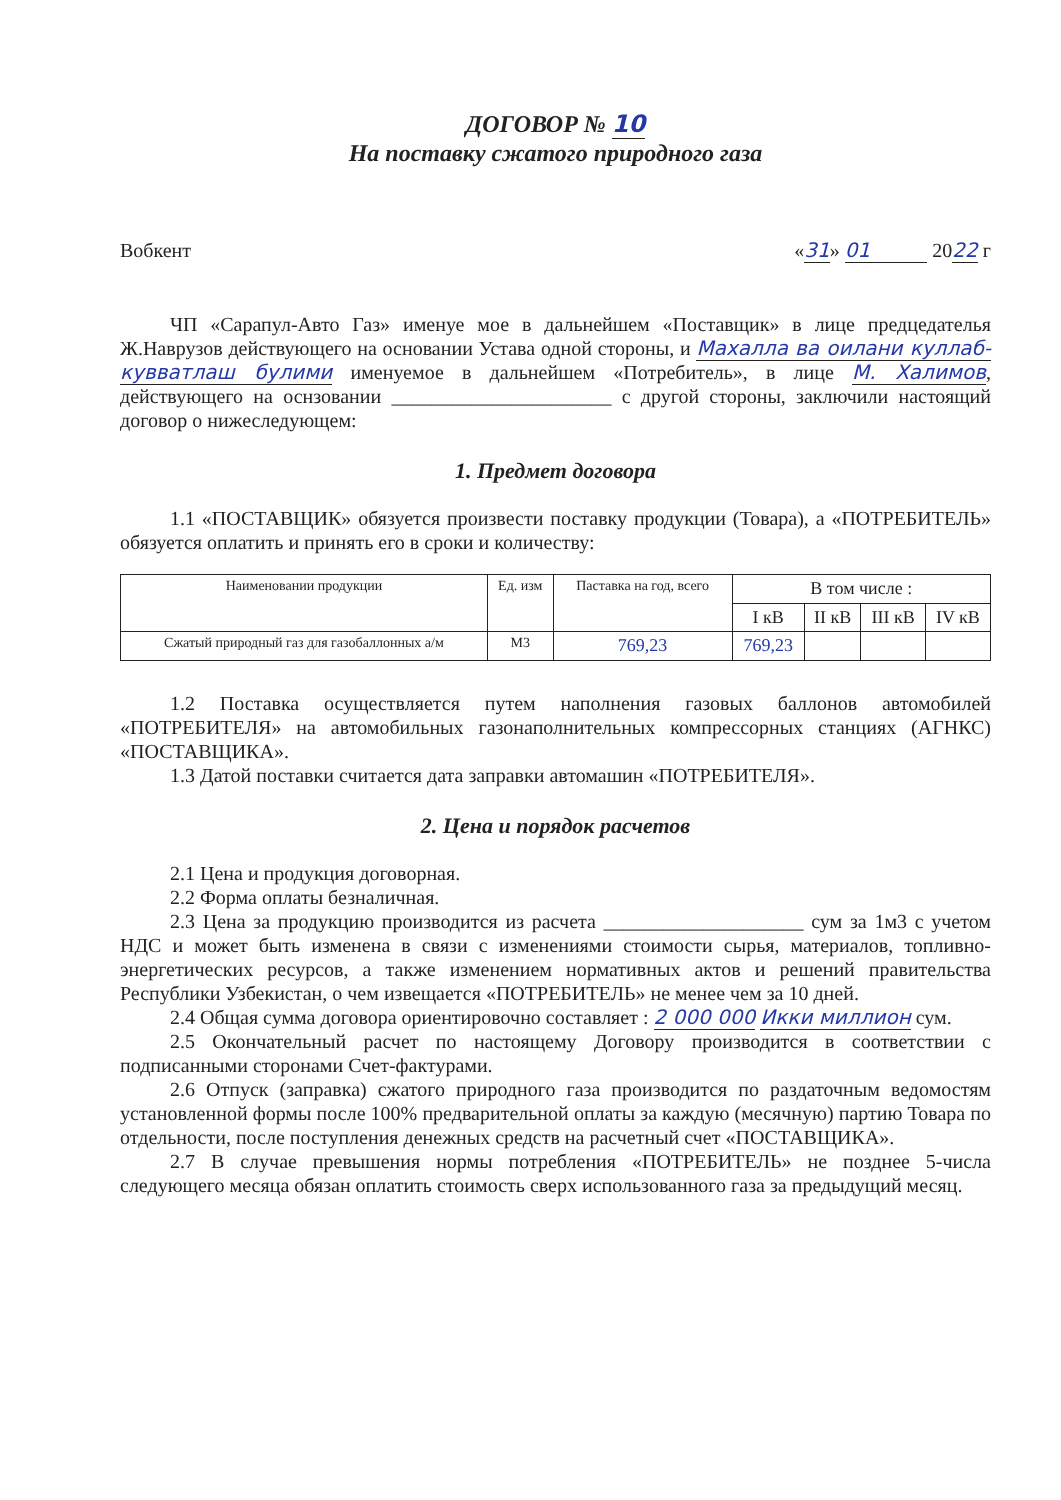ДОГОВОР № 10
На поставку сжатого природного газа
Вобкент «31» 01 2022 г
ЧП «Сарапул-Авто Газ» именуе мое в дальнейшем «Поставщик» в лице предцедателья Ж.Наврузов действующего на основании Устава одной стороны, и Махалла ва оилани куллаб-кувватлаш булими именуемое в дальнейшем «Потребитель», в лице М. Халимов, действующего на оснзовании ______________________ с другой стороны, заключили настоящий договор о нижеследующем:
1. Предмет договора
1.1 «ПОСТАВЩИК» обязуется произвести поставку продукции (Товара), а «ПОТРЕБИТЕЛЬ» обязуется оплатить и принять его в сроки и количеству:
| Наименовании продукции | Ед. изм | Паставка на год, всего | В том числе : | | | |
| --- | --- | --- | --- | --- | --- | --- |
| | | | I кВ | II кВ | III кВ | IV кВ |
| Сжатый природный газ для газобаллонных а/м | М3 | 769,23 | 769,23 | | | |
1.2 Поставка осуществляется путем наполнения газовых баллонов автомобилей «ПОТРЕБИТЕЛЯ» на автомобильных газонаполнительных компрессорных станциях (АГНКС) «ПОСТАВЩИКА».
1.3 Датой поставки считается дата заправки автомашин «ПОТРЕБИТЕЛЯ».
2. Цена и порядок расчетов
2.1 Цена и продукция договорная.
2.2 Форма оплаты безналичная.
2.3 Цена за продукцию производится из расчета ____________________ сум за 1м3 с учетом НДС и может быть изменена в связи с изменениями стоимости сырья, материалов, топливно-энергетических ресурсов, а также изменением нормативных актов и решений правительства Республики Узбекистан, о чем извещается «ПОТРЕБИТЕЛЬ» не менее чем за 10 дней.
2.4 Общая сумма договора ориентировочно составляет : 2 000 000 Икки миллион сум.
2.5 Окончательный расчет по настоящему Договору производится в соответствии с подписанными сторонами Счет-фактурами.
2.6 Отпуск (заправка) сжатого природного газа производится по раздаточным ведомостям установленной формы после 100% предварительной оплаты за каждую (месячную) партию Товара по отдельности, после поступления денежных средств на расчетный счет «ПОСТАВЩИКА».
2.7 В случае превышения нормы потребления «ПОТРЕБИТЕЛЬ» не позднее 5-числа следующего месяца обязан оплатить стоимость сверх использованного газа за предыдущий месяц.